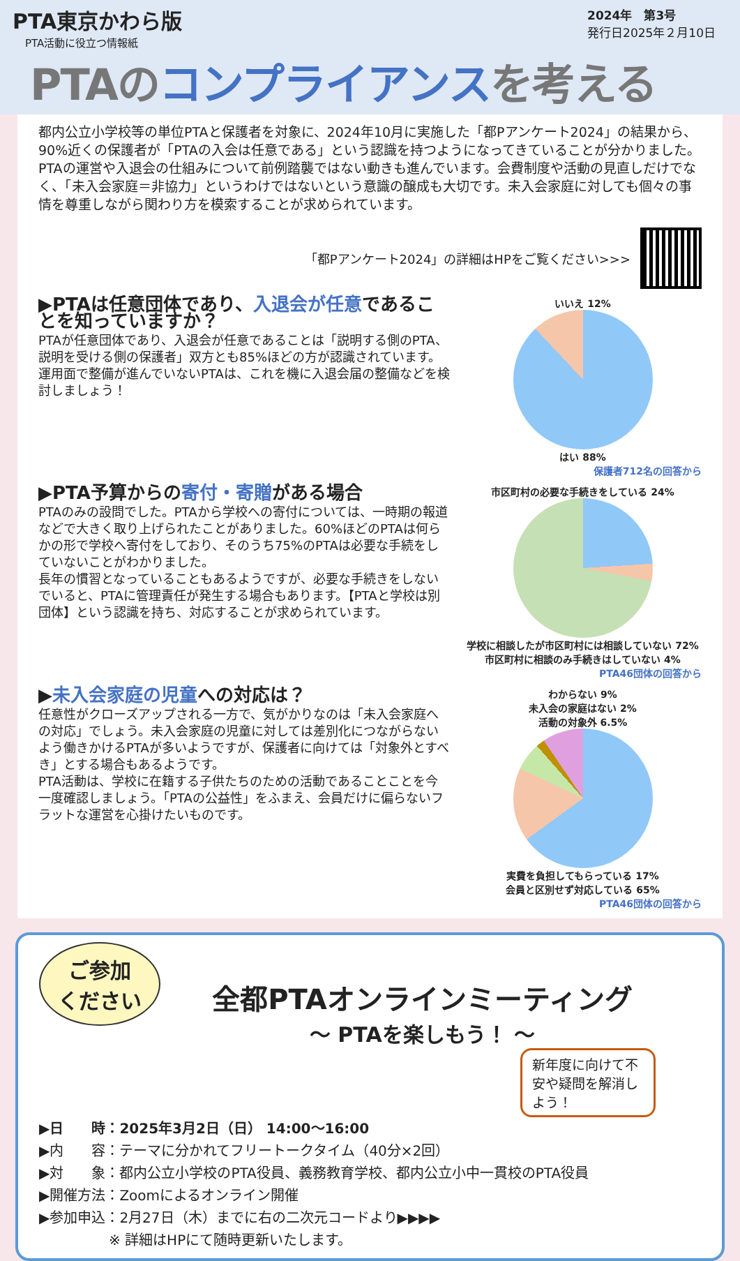PTA東京かわら版
PTA活動に役立つ情報紙
2024年　第3号
発行日2025年２月10日
PTAのコンプライアンスを考える
都内公立小学校等の単位PTAと保護者を対象に、2024年10月に実施した「都Pアンケート2024」の結果から、90%近くの保護者が「PTAの入会は任意である」という認識を持つようになってきていることが分かりました。
PTAの運営や入退会の仕組みについて前例踏襲ではない動きも進んでいます。会費制度や活動の見直しだけでなく、「未入会家庭＝非協力」というわけではないという意識の醸成も大切です。未入会家庭に対しても個々の事情を尊重しながら関わり方を模索することが求められています。
「都Pアンケート2024」の詳細はHPをご覧ください>>>
▶PTAは任意団体であり、入退会が任意であることを知っていますか？
PTAが任意団体であり、入退会が任意であることは「説明する側のPTA、説明を受ける側の保護者」双方とも85%ほどの方が認識されています。運用面で整備が進んでいないPTAは、これを機に入退会届の整備などを検討しましょう！
いいえ 12%
はい 88%
保護者712名の回答から
▶PTA予算からの寄付・寄贈がある場合
PTAのみの設問でした。PTAから学校への寄付については、一時期の報道などで大きく取り上げられたことがありました。60%ほどのPTAは何らかの形で学校へ寄付をしており、そのうち75%のPTAは必要な手続をしていないことがわかりました。
長年の慣習となっていることもあるようですが、必要な手続きをしないでいると、PTAに管理責任が発生する場合もあります。【PTAと学校は別団体】という認識を持ち、対応することが求められています。
市区町村の必要な手続きをしている 24%
学校に相談したが市区町村には相談していない 72%
市区町村に相談のみ手続きはしていない 4%
PTA46団体の回答から
▶未入会家庭の児童への対応は？
任意性がクローズアップされる一方で、気がかりなのは「未入会家庭への対応」でしょう。未入会家庭の児童に対しては差別化につながらないよう働きかけるPTAが多いようですが、保護者に向けては「対象外とすべき」とする場合もあるようです。
PTA活動は、学校に在籍する子供たちのための活動であることことを今一度確認しましょう。「PTAの公益性」をふまえ、会員だけに偏らないフラットな運営を心掛けたいものです。
わからない 9%
未入会の家庭はない 2%
活動の対象外 6.5%
実費を負担してもらっている 17%
会員と区別せず対応している 65%
PTA46団体の回答から
ご参加
ください
全都PTAオンラインミーティング
～ PTAを楽しもう！ ～
新年度に向けて不安や疑問を解消しよう！
▶日　　時：2025年3月2日（日） 14:00～16:00
▶内　　容：テーマに分かれてフリートークタイム（40分×2回）
▶対　　象：都内公立小学校のPTA役員、義務教育学校、都内公立小中一貫校のPTA役員
▶開催方法：Zoomによるオンライン開催
▶参加申込：2月27日（木）までに右の二次元コードより▶▶▶▶
　　　　　※ 詳細はHPにて随時更新いたします。